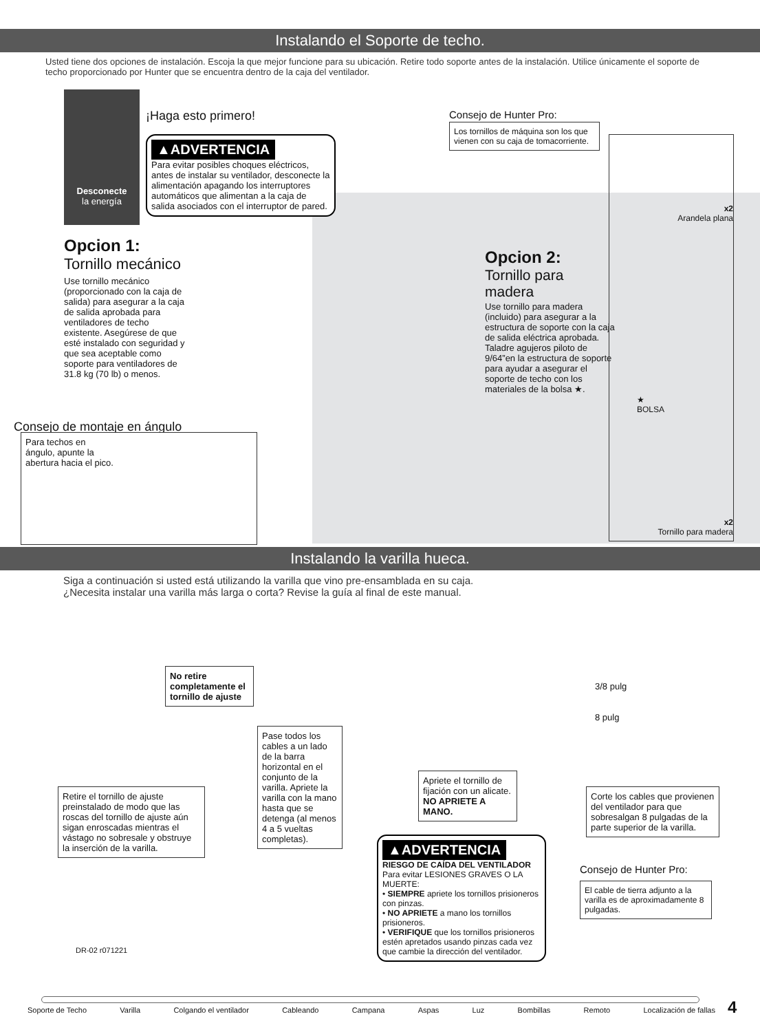Instalando el Soporte de techo.
Usted tiene dos opciones de instalación. Escoja la que mejor funcione para su ubicación. Retire todo soporte antes de la instalación. Utilice únicamente el soporte de techo proporcionado por Hunter que se encuentra dentro de la caja del ventilador.
Desconecte
la energía
¡Haga esto primero!
▲ADVERTENCIA
Para evitar posibles choques eléctricos, antes de instalar su ventilador, desconecte la alimentación apagando los interruptores automáticos que alimentan a la caja de salida asociados con el interruptor de pared.
Consejo de Hunter Pro:
Los tornillos de máquina son los que vienen con su caja de tomacorriente.
Opcion 1:
Tornillo mecánico
Use tornillo mecánico (proporcionado con la caja de salida) para asegurar a la caja de salida aprobada para ventiladores de techo existente. Asegúrese de que esté instalado con seguridad y que sea aceptable como soporte para ventiladores de 31.8 kg (70 lb) o menos.
Opcion 2:
Tornillo para madera
Use tornillo para madera (incluido) para asegurar a la estructura de soporte con la caja de salida eléctrica aprobada. Taladre agujeros piloto de 9/64”en la estructura de soporte para ayudar a asegurar el soporte de techo con los materiales de la bolsa ★.
x2
Arandela plana
★
BOLSA
x2
Tornillo para madera
Consejo de montaje en ángulo
Para techos en
ángulo, apunte la
abertura hacia el pico.
Instalando la varilla hueca.
Siga a continuación si usted está utilizando la varilla que vino pre-ensamblada en su caja.¿Necesita instalar una varilla más larga o corta? Revise la guía al final de este manual.
No retire completamente el tornillo de ajuste
Retire el tornillo de ajuste preinstalado de modo que las roscas del tornillo de ajuste aún sigan enroscadas mientras el vástago no sobresale y obstruye la inserción de la varilla.
Pase todos los cables a un lado de la barra horizontal en el conjunto de la varilla. Apriete la varilla con la mano hasta que se detenga (al menos 4 a 5 vueltas completas).
Apriete el tornillo de fijación con un alicate. NO APRIETE A MANO.
3/8 pulg
8 pulg
Corte los cables que provienen del ventilador para que sobresalgan 8 pulgadas de la parte superior de la varilla.
▲ADVERTENCIA
RIESGO DE CAÍDA DEL VENTILADOR
Para evitar LESIONES GRAVES O LA MUERTE:
• SIEMPRE apriete los tornillos prisioneros con pinzas.
• NO APRIETE a mano los tornillos prisioneros.
• VERIFIQUE que los tornillos prisioneros estén apretados usando pinzas cada vez que cambie la dirección del ventilador.
Consejo de Hunter Pro:
El cable de tierra adjunto a la varilla es de aproximadamente 8 pulgadas.
DR-02 r071221
Soporte de Techo Varilla Colgando el ventilador Cableando Campana Aspas Luz Bombillas Remoto Localización de fallas 4